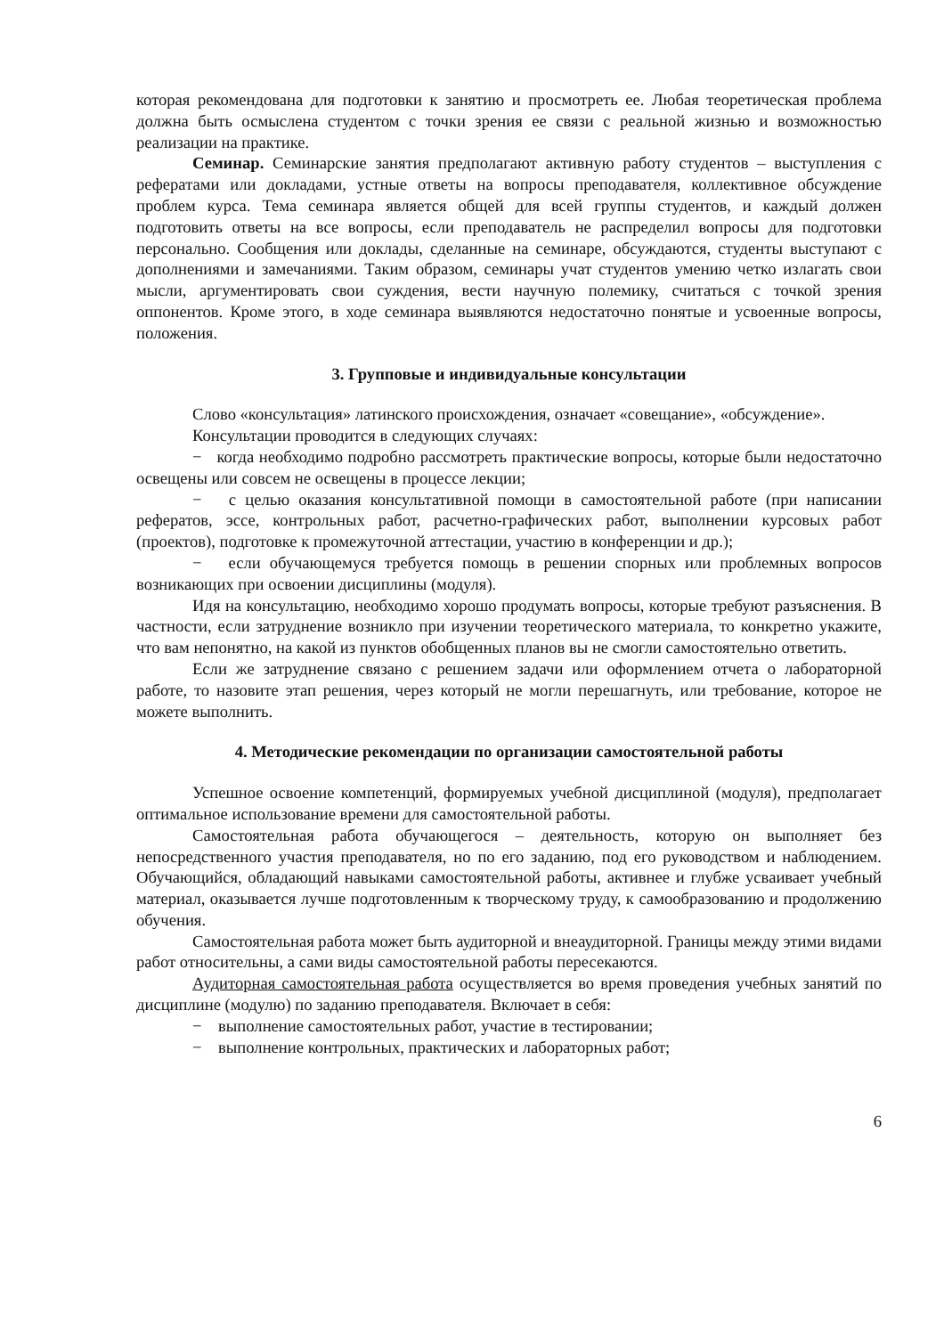которая рекомендована для подготовки к занятию и просмотреть ее. Любая теоретическая проблема должна быть осмыслена студентом с точки зрения ее связи с реальной жизнью и возможностью реализации на практике.
Семинар. Семинарские занятия предполагают активную работу студентов – выступления с рефератами или докладами, устные ответы на вопросы преподавателя, коллективное обсуждение проблем курса. Тема семинара является общей для всей группы студентов, и каждый должен подготовить ответы на все вопросы, если преподаватель не распределил вопросы для подготовки персонально. Сообщения или доклады, сделанные на семинаре, обсуждаются, студенты выступают с дополнениями и замечаниями. Таким образом, семинары учат студентов умению четко излагать свои мысли, аргументировать свои суждения, вести научную полемику, считаться с точкой зрения оппонентов. Кроме этого, в ходе семинара выявляются недостаточно понятые и усвоенные вопросы, положения.
3. Групповые и индивидуальные консультации
Слово «консультация» латинского происхождения, означает «совещание», «обсуждение».
Консультации проводится в следующих случаях:
− когда необходимо подробно рассмотреть практические вопросы, которые были недостаточно освещены или совсем не освещены в процессе лекции;
− с целью оказания консультативной помощи в самостоятельной работе (при написании рефератов, эссе, контрольных работ, расчетно-графических работ, выполнении курсовых работ (проектов), подготовке к промежуточной аттестации, участию в конференции и др.);
− если обучающемуся требуется помощь в решении спорных или проблемных вопросов возникающих при освоении дисциплины (модуля).
Идя на консультацию, необходимо хорошо продумать вопросы, которые требуют разъяснения. В частности, если затруднение возникло при изучении теоретического материала, то конкретно укажите, что вам непонятно, на какой из пунктов обобщенных планов вы не смогли самостоятельно ответить.
Если же затруднение связано с решением задачи или оформлением отчета о лабораторной работе, то назовите этап решения, через который не могли перешагнуть, или требование, которое не можете выполнить.
4. Методические рекомендации по организации самостоятельной работы
Успешное освоение компетенций, формируемых учебной дисциплиной (модуля), предполагает оптимальное использование времени для самостоятельной работы.
Самостоятельная работа обучающегося – деятельность, которую он выполняет без непосредственного участия преподавателя, но по его заданию, под его руководством и наблюдением. Обучающийся, обладающий навыками самостоятельной работы, активнее и глубже усваивает учебный материал, оказывается лучше подготовленным к творческому труду, к самообразованию и продолжению обучения.
Самостоятельная работа может быть аудиторной и внеаудиторной. Границы между этими видами работ относительны, а сами виды самостоятельной работы пересекаются.
Аудиторная самостоятельная работа осуществляется во время проведения учебных занятий по дисциплине (модулю) по заданию преподавателя. Включает в себя:
− выполнение самостоятельных работ, участие в тестировании;
− выполнение контрольных, практических и лабораторных работ;
6